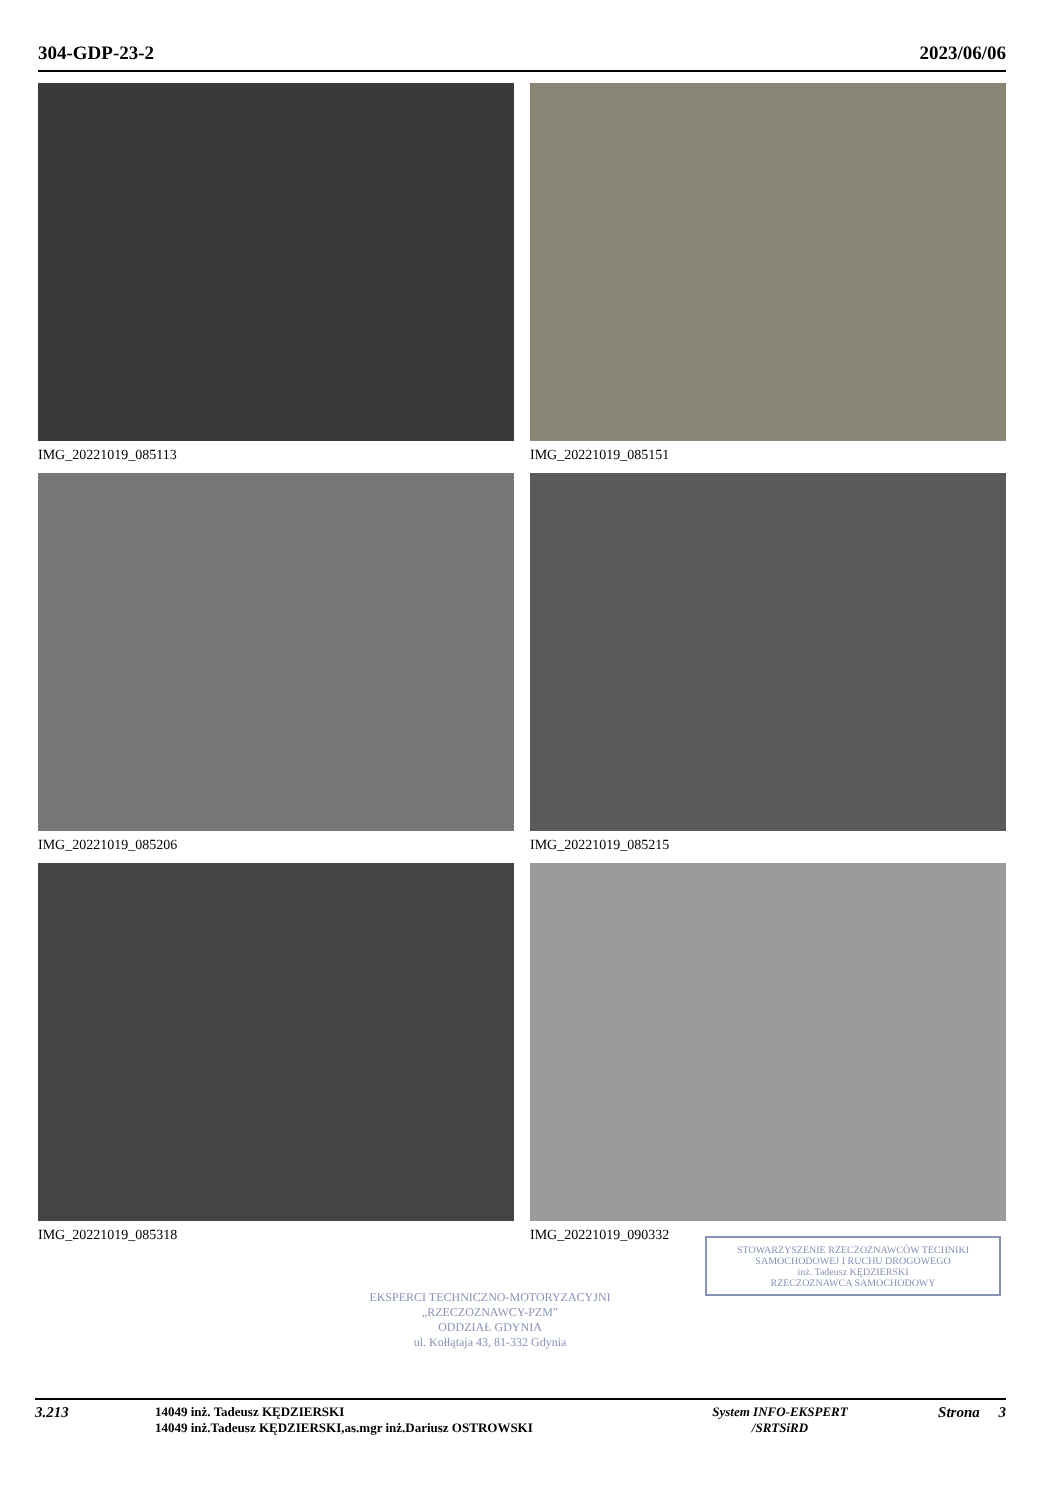304-GDP-23-2 2023/06/06
IMG_20221019_085113
IMG_20221019_085151
IMG_20221019_085206
IMG_20221019_085215
IMG_20221019_085318
IMG_20221019_090332
EKSPERCI TECHNICZNO-MOTORYZACYJNI
„RZECZOZNAWCY-PZM”
ODDZIAŁ GDYNIA
ul. Kołłątaja 43, 81-332 Gdynia
STOWARZYSZENIE RZECZOZNAWCÓW TECHNIKI SAMOCHODOWEJ I RUCHU DROGOWEGO
inż. Tadeusz KĘDZIERSKI
RZECZOZNAWCA SAMOCHODOWY
3.213
14049 inż. Tadeusz KĘDZIERSKI
14049 inż.Tadeusz KĘDZIERSKI,as.mgr inż.Dariusz OSTROWSKI
System INFO-EKSPERT
/SRTSiRD
Strona 3